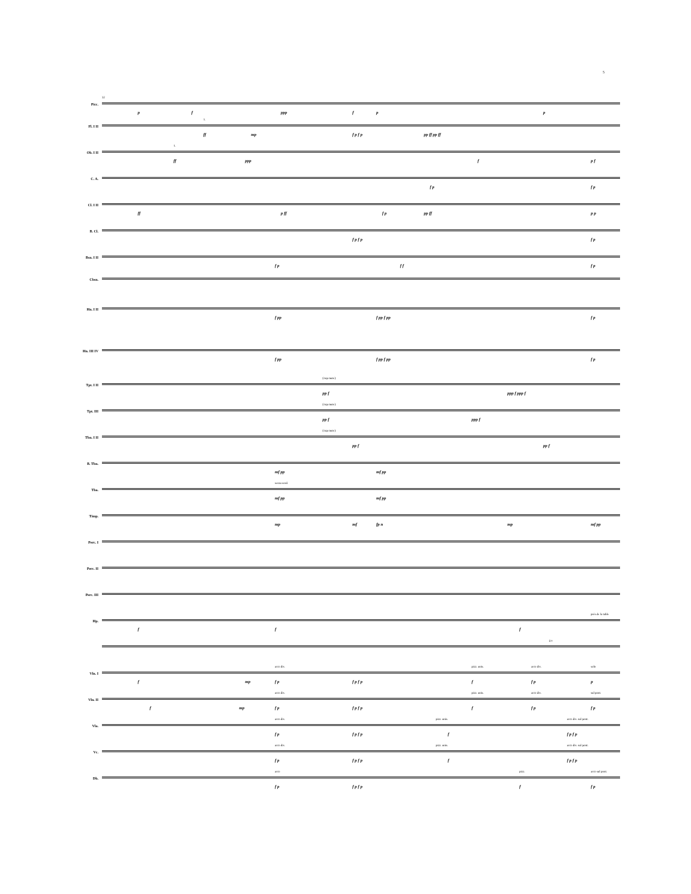5
Picc.
32
p f ppp f p p
Fl. I II
1.
ff mp f p f p pp ff pp ff
Ob. I II
1.
ff ppp f p f
C. A.
f p f p
Cl. I II
ff p ff f p pp ff p p
B. Cl.
f p f p f p
Bsn. I II
f p f f f p
Cbsn.
Hn. I II
f pp f pp f pp f p
Hn. III IV
f pp f pp f pp f p
Tpt. I II
(cup mute)
pp f ppp f ppp f
Tpt. III
(cup mute)
pp f ppp f
Tbn. I II
(cup mute)
pp f pp f
B. Tbn.
mf pp mf pp
Tba.
senza sord.
mf pp mf pp
Timp.
mp mf fp n mp mf pp
Perc. I
Perc. II
Perc. III
Hp.
f f
près de la table
f
D♮
Vln. I
f mp
arco div.
f p f p f p
pizz. unis.
f
arco div.
f p
solo
p
Vln. II
f mp
arco div.
f p f p f p
pizz. unis.
f
arco div.
f p
sul pont.
f p
Vla.
arco div.
f p f p f p
pizz. unis.
f
arco div. sul pont.
f p f p
Vc.
arco div.
f p f p f p
pizz. unis.
f
arco div. sul pont.
f p f p
Db.
arco
f p f p f p
pizz.
f
arco sul pont.
f p